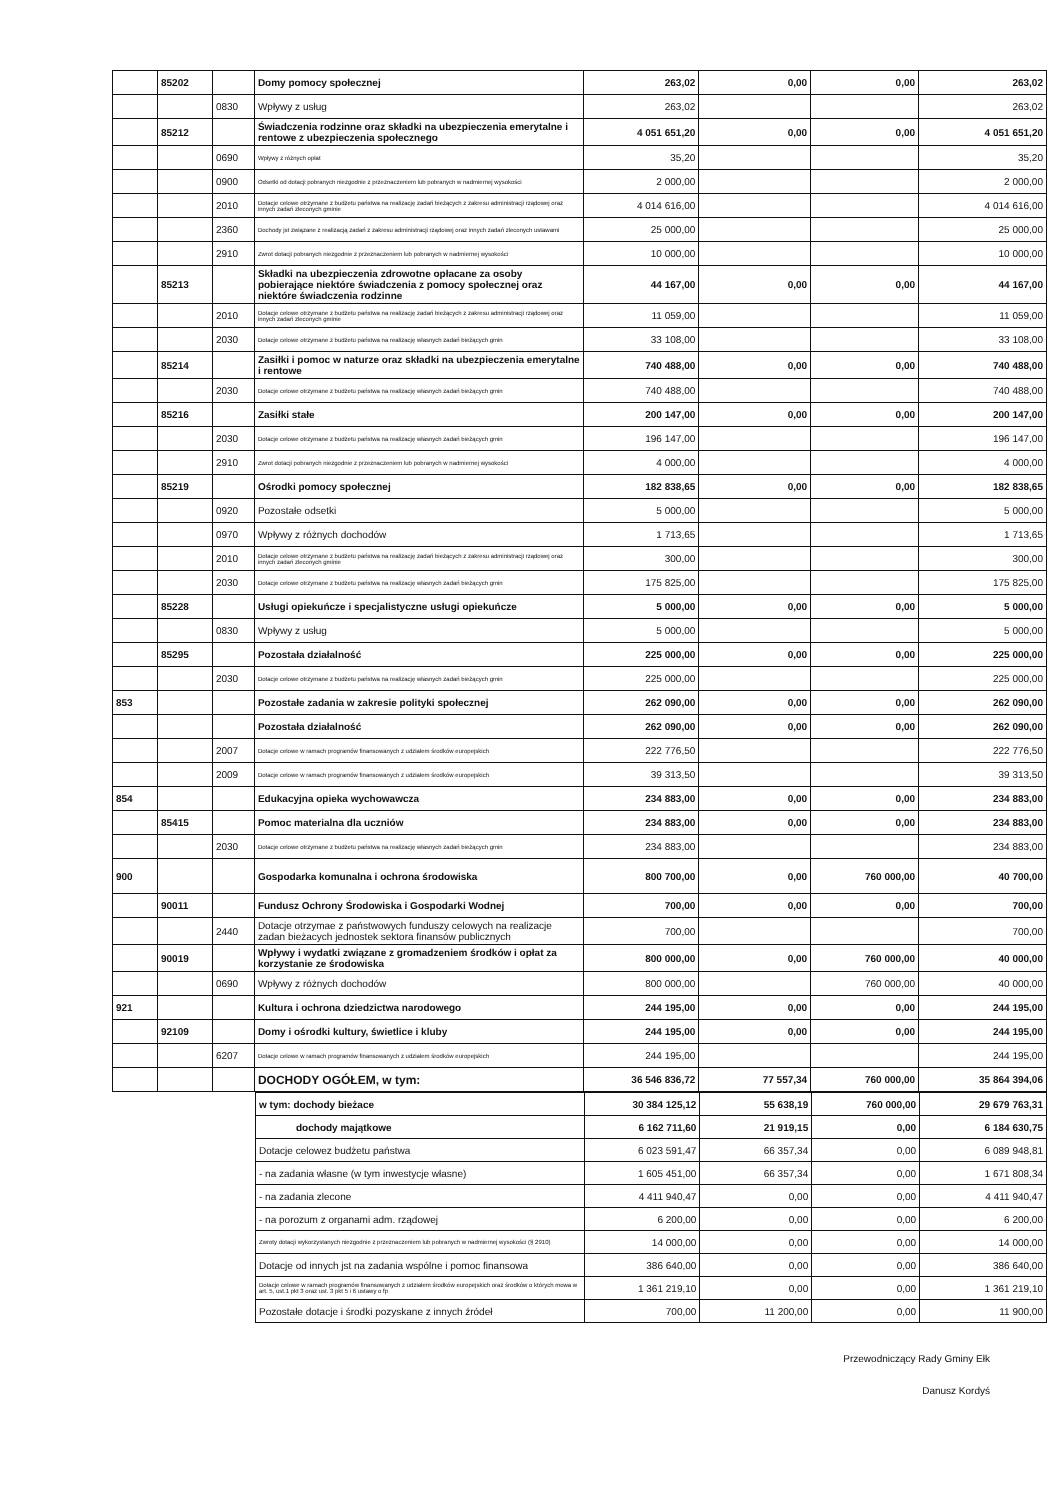| | 85202 | | Domy pomocy społecznej | 263,02 | 0,00 | 0,00 | 263,02 |
| | | 0830 | Wpływy z usług | 263,02 | | | 263,02 |
| | 85212 | | Świadczenia rodzinne oraz składki na ubezpieczenia emerytalne i rentowe z ubezpieczenia społecznego | 4 051 651,20 | 0,00 | 0,00 | 4 051 651,20 |
| | | 0690 | Wpływy z różnych opłat | 35,20 | | | 35,20 |
| | | 0900 | Odsetki od dotacji pobranych niezgodnie z przeznaczeniem lub pobranych w nadmiernej wysokości | 2 000,00 | | | 2 000,00 |
| | | 2010 | Dotacje celowe otrzymane z budżetu państwa na realizację zadań bieżących z zakresu administracji rządowej oraz innych zadań zleconych gminie | 4 014 616,00 | | | 4 014 616,00 |
| | | 2360 | Dochody jst związane z realizacją zadań z zakresu administracji rządowej oraz innych zadań zleconych ustawami | 25 000,00 | | | 25 000,00 |
| | | 2910 | Zwrot dotacji pobranych niezgodnie z przeznaczeniem lub pobranych w nadmiernej wysokości | 10 000,00 | | | 10 000,00 |
| | 85213 | | Składki na ubezpieczenia zdrowotne opłacane za osoby pobierające niektóre świadczenia z pomocy społecznej oraz niektóre świadczenia rodzinne | 44 167,00 | 0,00 | 0,00 | 44 167,00 |
| | | 2010 | Dotacje celowe otrzymane z budżetu państwa na realizację zadań bieżących z zakresu administracji rządowej oraz innych zadań zleconych gminie | 11 059,00 | | | 11 059,00 |
| | | 2030 | Dotacje celowe otrzymane z budżetu państwa na realizację własnych zadań bieżących gmin | 33 108,00 | | | 33 108,00 |
| | 85214 | | Zasiłki i pomoc w naturze oraz składki na ubezpieczenia emerytalne i rentowe | 740 488,00 | 0,00 | 0,00 | 740 488,00 |
| | | 2030 | Dotacje celowe otrzymane z budżetu państwa na realizację własnych zadań bieżących gmin | 740 488,00 | | | 740 488,00 |
| | 85216 | | Zasiłki stałe | 200 147,00 | 0,00 | 0,00 | 200 147,00 |
| | | 2030 | Dotacje celowe otrzymane z budżetu państwa na realizację własnych zadań bieżących gmin | 196 147,00 | | | 196 147,00 |
| | | 2910 | Zwrot dotacji pobranych niezgodnie z przeznaczeniem lub pobranych w nadmiernej wysokości | 4 000,00 | | | 4 000,00 |
| | 85219 | | Ośrodki pomocy społecznej | 182 838,65 | 0,00 | 0,00 | 182 838,65 |
| | | 0920 | Pozostałe odsetki | 5 000,00 | | | 5 000,00 |
| | | 0970 | Wpływy z różnych dochodów | 1 713,65 | | | 1 713,65 |
| | | 2010 | Dotacje celowe otrzymane z budżetu państwa na realizację zadań bieżących z zakresu administracji rządowej oraz innych zadań zleconych gminie | 300,00 | | | 300,00 |
| | | 2030 | Dotacje celowe otrzymane z budżetu państwa na realizację własnych zadań bieżących gmin | 175 825,00 | | | 175 825,00 |
| | 85228 | | Usługi opiekuńcze i specjalistyczne usługi opiekuńcze | 5 000,00 | 0,00 | 0,00 | 5 000,00 |
| | | 0830 | Wpływy z usług | 5 000,00 | | | 5 000,00 |
| | 85295 | | Pozostała działalność | 225 000,00 | 0,00 | 0,00 | 225 000,00 |
| | | 2030 | Dotacje celowe otrzymane z budżetu państwa na realizację własnych zadań bieżących gmin | 225 000,00 | | | 225 000,00 |
| 853 | | | Pozostałe zadania w zakresie polityki społecznej | 262 090,00 | 0,00 | 0,00 | 262 090,00 |
| | | | Pozostała działalność | 262 090,00 | 0,00 | 0,00 | 262 090,00 |
| | | 2007 | Dotacje celowe w ramach programów finansowanych z udziałem środków europejskich | 222 776,50 | | | 222 776,50 |
| | | 2009 | Dotacje celowe w ramach programów finansowanych z udziałem środków europejskich | 39 313,50 | | | 39 313,50 |
| 854 | | | Edukacyjna opieka wychowawcza | 234 883,00 | 0,00 | 0,00 | 234 883,00 |
| | 85415 | | Pomoc materialna dla uczniów | 234 883,00 | 0,00 | 0,00 | 234 883,00 |
| | | 2030 | Dotacje celowe otrzymane z budżetu państwa na realizację własnych zadań bieżących gmin | 234 883,00 | | | 234 883,00 |
| 900 | | | Gospodarka komunalna i ochrona środowiska | 800 700,00 | 0,00 | 760 000,00 | 40 700,00 |
| | 90011 | | Fundusz Ochrony Środowiska i Gospodarki Wodnej | 700,00 | 0,00 | 0,00 | 700,00 |
| | | 2440 | Dotacje otrzymae z państwowych funduszy celowych na realizacje zadan bieżacych jednostek sektora finansów publicznych | 700,00 | | | 700,00 |
| | 90019 | | Wpływy i wydatki związane z gromadzeniem środków i opłat za korzystanie ze środowiska | 800 000,00 | 0,00 | 760 000,00 | 40 000,00 |
| | | 0690 | Wpływy z różnych dochodów | 800 000,00 | | 760 000,00 | 40 000,00 |
| 921 | | | Kultura i ochrona dziedzictwa narodowego | 244 195,00 | 0,00 | 0,00 | 244 195,00 |
| | 92109 | | Domy i ośrodki kultury, świetlice i kluby | 244 195,00 | 0,00 | 0,00 | 244 195,00 |
| | | 6207 | Dotacje celowe w ramach programów finansowanych z udziałem środków europejskich | 244 195,00 | | | 244 195,00 |
| | | | DOCHODY OGÓŁEM, w tym: | 36 546 836,72 | 77 557,34 | 760 000,00 | 35 864 394,06 |
| w tym: dochody bieżace | 30 384 125,12 | 55 638,19 | 760 000,00 | 29 679 763,31 |
| dochody majątkowe | 6 162 711,60 | 21 919,15 | 0,00 | 6 184 630,75 |
| Dotacje celowez budżetu państwa | 6 023 591,47 | 66 357,34 | 0,00 | 6 089 948,81 |
| - na zadania własne (w tym inwestycje własne) | 1 605 451,00 | 66 357,34 | 0,00 | 1 671 808,34 |
| - na zadania zlecone | 4 411 940,47 | 0,00 | 0,00 | 4 411 940,47 |
| - na porozum z organami adm. rządowej | 6 200,00 | 0,00 | 0,00 | 6 200,00 |
| Zwroty dotacji wykorzystanych niezgodnie z przeznaczeniem lub pobranych w nadmiernej wysokości (§ 2910) | 14 000,00 | 0,00 | 0,00 | 14 000,00 |
| Dotacje od innych jst na zadania wspólne i pomoc finansowa | 386 640,00 | 0,00 | 0,00 | 386 640,00 |
| Dotacje celowe w ramach programów finansowanych z udziałem środków europejskich oraz środków o których mowa w art. 5, ust.1 pkt 3 oraz ust. 3 pkt 5 i 6 ustawy o fp | 1 361 219,10 | 0,00 | 0,00 | 1 361 219,10 |
| Pozostałe dotacje i środki pozyskane z innych źródeł | 700,00 | 11 200,00 | 0,00 | 11 900,00 |
Przewodniczący Rady Gminy Ełk
Danusz Kordyś